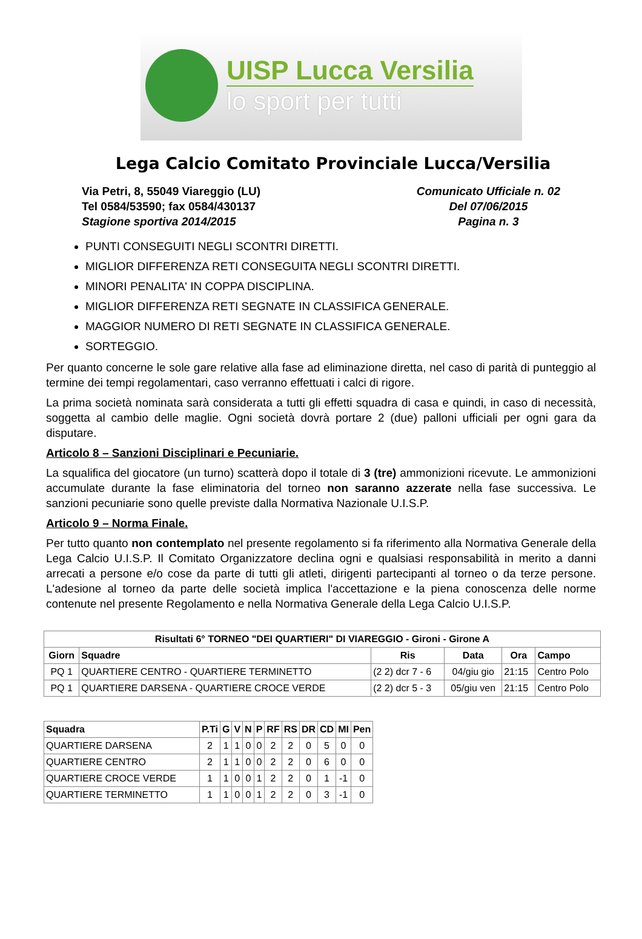UISP Lucca Versilia
lo sport per tutti
Lega Calcio Comitato Provinciale Lucca/Versilia
Via Petri, 8, 55049 Viareggio (LU)
Tel 0584/53590; fax 0584/430137
Stagione sportiva 2014/2015
Comunicato Ufficiale n. 02
Del 07/06/2015
Pagina n. 3
PUNTI CONSEGUITI NEGLI SCONTRI DIRETTI.
MIGLIOR DIFFERENZA RETI CONSEGUITA NEGLI SCONTRI DIRETTI.
MINORI PENALITA' IN COPPA DISCIPLINA.
MIGLIOR DIFFERENZA RETI SEGNATE IN CLASSIFICA GENERALE.
MAGGIOR NUMERO DI RETI SEGNATE IN CLASSIFICA GENERALE.
SORTEGGIO.
Per quanto concerne le sole gare relative alla fase ad eliminazione diretta, nel caso di parità di punteggio al termine dei tempi regolamentari, caso verranno effettuati i calci di rigore.
La prima società nominata sarà considerata a tutti gli effetti squadra di casa e quindi, in caso di necessità, soggetta al cambio delle maglie. Ogni società dovrà portare 2 (due) palloni ufficiali per ogni gara da disputare.
Articolo 8 – Sanzioni Disciplinari e Pecuniarie.
La squalifica del giocatore (un turno) scatterà dopo il totale di 3 (tre) ammonizioni ricevute. Le ammonizioni accumulate durante la fase eliminatoria del torneo non saranno azzerate nella fase successiva. Le sanzioni pecuniarie sono quelle previste dalla Normativa Nazionale U.I.S.P.
Articolo 9 – Norma Finale.
Per tutto quanto non contemplato nel presente regolamento si fa riferimento alla Normativa Generale della Lega Calcio U.I.S.P. Il Comitato Organizzatore declina ogni e qualsiasi responsabilità in merito a danni arrecati a persone e/o cose da parte di tutti gli atleti, dirigenti partecipanti al torneo o da terze persone. L'adesione al torneo da parte delle società implica l'accettazione e la piena conoscenza delle norme contenute nel presente Regolamento e nella Normativa Generale della Lega Calcio U.I.S.P.
| Risultati 6° TORNEO "DEI QUARTIERI" DI VIAREGGIO - Gironi - Girone A | | | | | |
| --- | --- | --- | --- | --- | --- |
| Giorn | Squadre | Ris | Data | Ora | Campo |
| PQ 1 | QUARTIERE CENTRO - QUARTIERE TERMINETTO | (2 2) dcr 7 - 6 | 04/giu gio | 21:15 | Centro Polo |
| PQ 1 | QUARTIERE DARSENA - QUARTIERE CROCE VERDE | (2 2) dcr 5 - 3 | 05/giu ven | 21:15 | Centro Polo |
| Squadra | P.Ti | G | V | N | P | RF | RS | DR | CD | MI | Pen |
| --- | --- | --- | --- | --- | --- | --- | --- | --- | --- | --- | --- |
| QUARTIERE DARSENA | 2 | 1 | 1 | 0 | 0 | 2 | 2 | 0 | 5 | 0 | 0 |
| QUARTIERE CENTRO | 2 | 1 | 1 | 0 | 0 | 2 | 2 | 0 | 6 | 0 | 0 |
| QUARTIERE CROCE VERDE | 1 | 1 | 0 | 0 | 1 | 2 | 2 | 0 | 1 | -1 | 0 |
| QUARTIERE TERMINETTO | 1 | 1 | 0 | 0 | 1 | 2 | 2 | 0 | 3 | -1 | 0 |